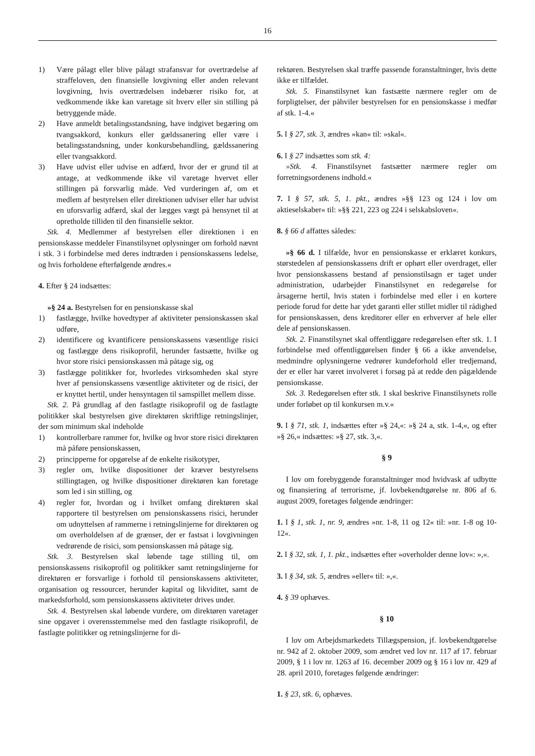16
1) Være pålagt eller blive pålagt strafansvar for overtrædelse af straffeloven, den finansielle lovgivning eller anden relevant lovgivning, hvis overtrædelsen indebærer risiko for, at vedkommende ikke kan varetage sit hverv eller sin stilling på betryggende måde.
2) Have anmeldt betalingsstandsning, have indgivet begæring om tvangsakkord, konkurs eller gældssanering eller være i betalingsstandsning, under konkursbehandling, gældssanering eller tvangsakkord.
3) Have udvist eller udvise en adfærd, hvor der er grund til at antage, at vedkommende ikke vil varetage hvervet eller stillingen på forsvarlig måde. Ved vurderingen af, om et medlem af bestyrelsen eller direktionen udviser eller har udvist en uforsvarlig adfærd, skal der lægges vægt på hensynet til at opretholde tilliden til den finansielle sektor.
Stk. 4. Medlemmer af bestyrelsen eller direktionen i en pensionskasse meddeler Finanstilsynet oplysninger om forhold nævnt i stk. 3 i forbindelse med deres indtræden i pensionskassens ledelse, og hvis forholdene efterfølgende ændres.«
4. Efter § 24 indsættes:
»§ 24 a. Bestyrelsen for en pensionskasse skal
1) fastlægge, hvilke hovedtyper af aktiviteter pensionskassen skal udføre,
2) identificere og kvantificere pensionskassens væsentlige risici og fastlægge dens risikoprofil, herunder fastsætte, hvilke og hvor store risici pensionskassen må påtage sig, og
3) fastlægge politikker for, hvorledes virksomheden skal styre hver af pensionskassens væsentlige aktiviteter og de risici, der er knyttet hertil, under hensyntagen til samspillet mellem disse.
Stk. 2. På grundlag af den fastlagte risikoprofil og de fastlagte politikker skal bestyrelsen give direktøren skriftlige retningslinjer, der som minimum skal indeholde
1) kontrollerbare rammer for, hvilke og hvor store risici direktøren må påføre pensionskassen,
2) principperne for opgørelse af de enkelte risikotyper,
3) regler om, hvilke dispositioner der kræver bestyrelsens stillingtagen, og hvilke dispositioner direktøren kan foretage som led i sin stilling, og
4) regler for, hvordan og i hvilket omfang direktøren skal rapportere til bestyrelsen om pensionskassens risici, herunder om udnyttelsen af rammerne i retningslinjerne for direktøren og om overholdelsen af de grænser, der er fastsat i lovgivningen vedrørende de risici, som pensionskassen må påtage sig.
Stk. 3. Bestyrelsen skal løbende tage stilling til, om pensionskassens risikoprofil og politikker samt retningslinjerne for direktøren er forsvarlige i forhold til pensionskassens aktiviteter, organisation og ressourcer, herunder kapital og likviditet, samt de markedsforhold, som pensionskassens aktiviteter drives under.
Stk. 4. Bestyrelsen skal løbende vurdere, om direktøren varetager sine opgaver i overensstemmelse med den fastlagte risikoprofil, de fastlagte politikker og retningslinjerne for di-
rektøren. Bestyrelsen skal træffe passende foranstaltninger, hvis dette ikke er tilfældet.
Stk. 5. Finanstilsynet kan fastsætte nærmere regler om de forpligtelser, der påhviler bestyrelsen for en pensionskasse i medfør af stk. 1-4.«
5. I § 27, stk. 3, ændres »kan« til: »skal«.
6. I § 27 indsættes som stk. 4:
»Stk. 4. Finanstilsynet fastsætter nærmere regler om forretningsordenens indhold.«
7. I § 57, stk. 5, 1. pkt., ændres »§§ 123 og 124 i lov om aktieselskaber« til: »§§ 221, 223 og 224 i selskabsloven«.
8. § 66 d affattes således:
»§ 66 d. I tilfælde, hvor en pensionskasse er erklæret konkurs, størstedelen af pensionskassens drift er ophørt eller overdraget, eller hvor pensionskassens bestand af pensionstilsagn er taget under administration, udarbejder Finanstilsynet en redegørelse for årsagerne hertil, hvis staten i forbindelse med eller i en kortere periode forud for dette har ydet garanti eller stillet midler til rådighed for pensionskassen, dens kreditorer eller en erhverver af hele eller dele af pensionskassen.
Stk. 2. Finanstilsynet skal offentliggøre redegørelsen efter stk. 1. I forbindelse med offentliggørelsen finder § 66 a ikke anvendelse, medmindre oplysningerne vedrører kundeforhold eller tredjemand, der er eller har været involveret i forsøg på at redde den pågældende pensionskasse.
Stk. 3. Redegørelsen efter stk. 1 skal beskrive Finanstilsynets rolle under forløbet op til konkursen m.v.«
9. I § 71, stk. 1, indsættes efter »§ 24,«: »§ 24 a, stk. 1-4,«, og efter »§ 26,« indsættes: »§ 27, stk. 3,«.
§ 9
I lov om forebyggende foranstaltninger mod hvidvask af udbytte og finansiering af terrorisme, jf. lovbekendtgørelse nr. 806 af 6. august 2009, foretages følgende ændringer:
1. I § 1, stk. 1, nr. 9, ændres »nr. 1-8, 11 og 12« til: »nr. 1-8 og 10-12«.
2. I § 32, stk. 1, 1. pkt., indsættes efter »overholder denne lov«: »,«.
3. I § 34, stk. 5, ændres »eller« til: »,«.
4. § 39 ophæves.
§ 10
I lov om Arbejdsmarkedets Tillægspension, jf. lovbekendtgørelse nr. 942 af 2. oktober 2009, som ændret ved lov nr. 117 af 17. februar 2009, § 1 i lov nr. 1263 af 16. december 2009 og § 16 i lov nr. 429 af 28. april 2010, foretages følgende ændringer:
1. § 23, stk. 6, ophæves.